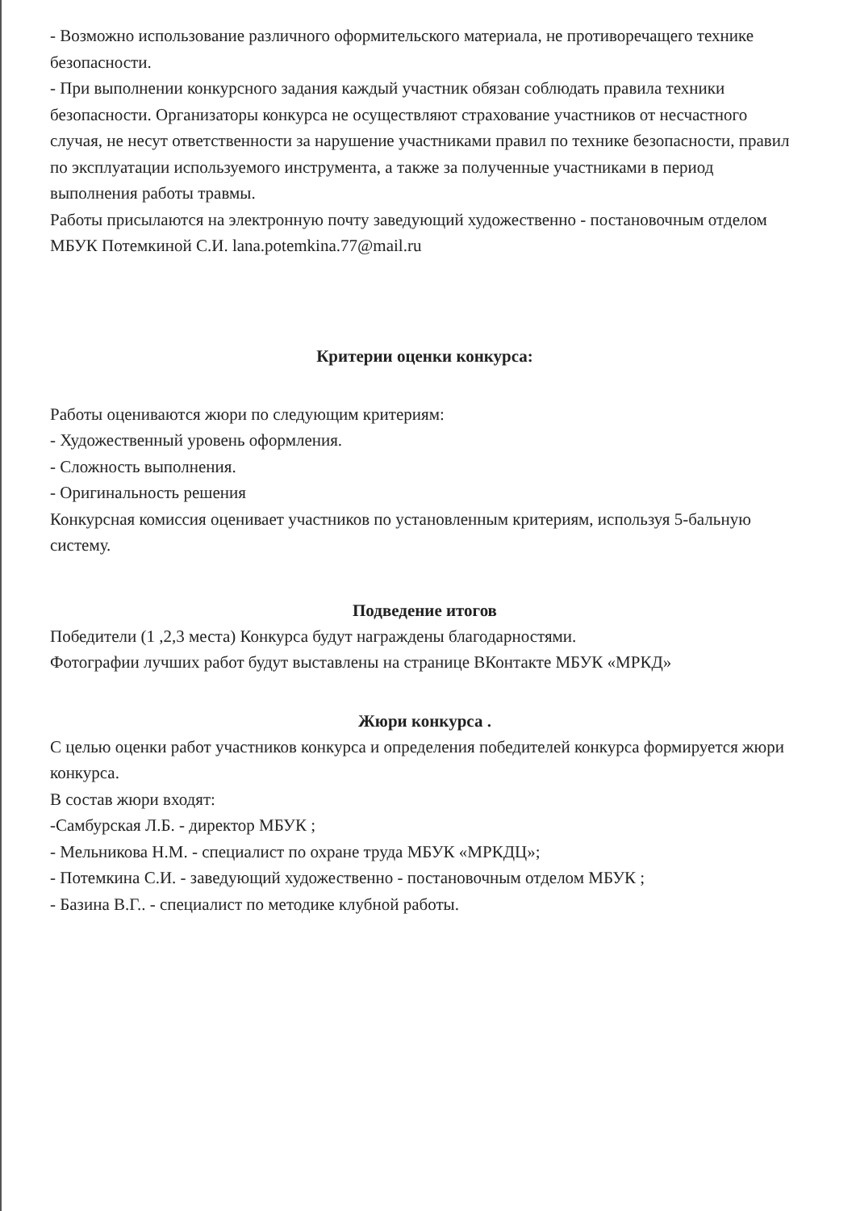- Возможно использование различного оформительского материала, не противоречащего технике безопасности.
- При выполнении конкурсного задания каждый участник обязан соблюдать правила техники безопасности. Организаторы конкурса не осуществляют страхование участников от несчастного случая, не несут ответственности за нарушение участниками правил по технике безопасности, правил по эксплуатации используемого инструмента, а также за полученные участниками в период выполнения работы травмы.
Работы присылаются на электронную почту заведующий художественно - постановочным отделом МБУК Потемкиной С.И. lana.potemkina.77@mail.ru
Критерии оценки конкурса:
Работы оцениваются жюри по следующим критериям:
- Художественный уровень оформления.
- Сложность выполнения.
- Оригинальность решения
Конкурсная комиссия оценивает участников по установленным критериям, используя 5-бальную систему.
Подведение итогов
Победители (1 ,2,3 места) Конкурса будут награждены благодарностями.
Фотографии лучших работ будут выставлены на странице ВКонтакте МБУК «МРКД»
Жюри конкурса .
С целью оценки работ участников конкурса и определения победителей конкурса формируется жюри конкурса.
В состав жюри входят:
-Самбурская Л.Б. - директор МБУК ;
- Мельникова Н.М. - специалист по охране труда МБУК «МРКДЦ»;
- Потемкина С.И. - заведующий художественно - постановочным отделом МБУК ;
- Базина В.Г.. - специалист по методике клубной работы.